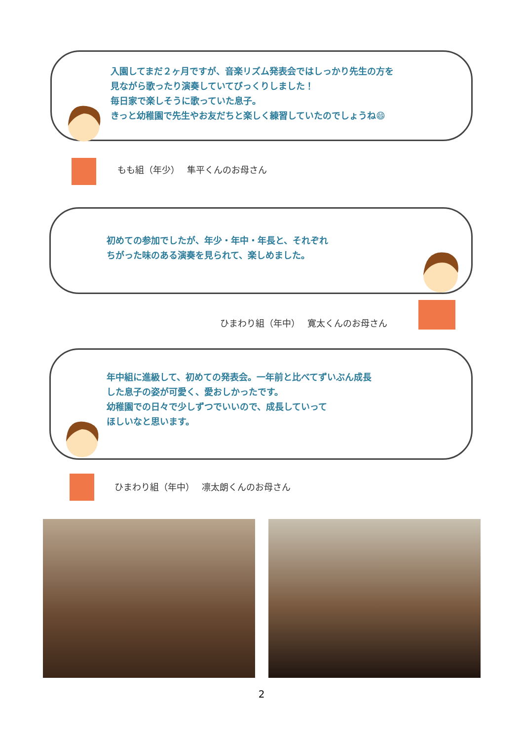入園してまだ２ヶ月ですが、音楽リズム発表会ではしっかり先生の方を
見ながら歌ったり演奏していてびっくりしました！
毎日家で楽しそうに歌っていた息子。
きっと幼稚園で先生やお友だちと楽しく練習していたのでしょうね😄
もも組（年少）　 隼平くんのお母さん
初めての参加でしたが、年少・年中・年長と、それぞれ
ちがった味のある演奏を見られて、楽しめました。
ひまわり組（年中）　 寛太くんのお母さん
年中組に進級して、初めての発表会。一年前と比べてずいぶん成長
した息子の姿が可愛く、愛おしかったです。
幼稚園での日々で少しずつでいいので、成長していって
ほしいなと思います。
ひまわり組（年中）　 凛太朗くんのお母さん
2